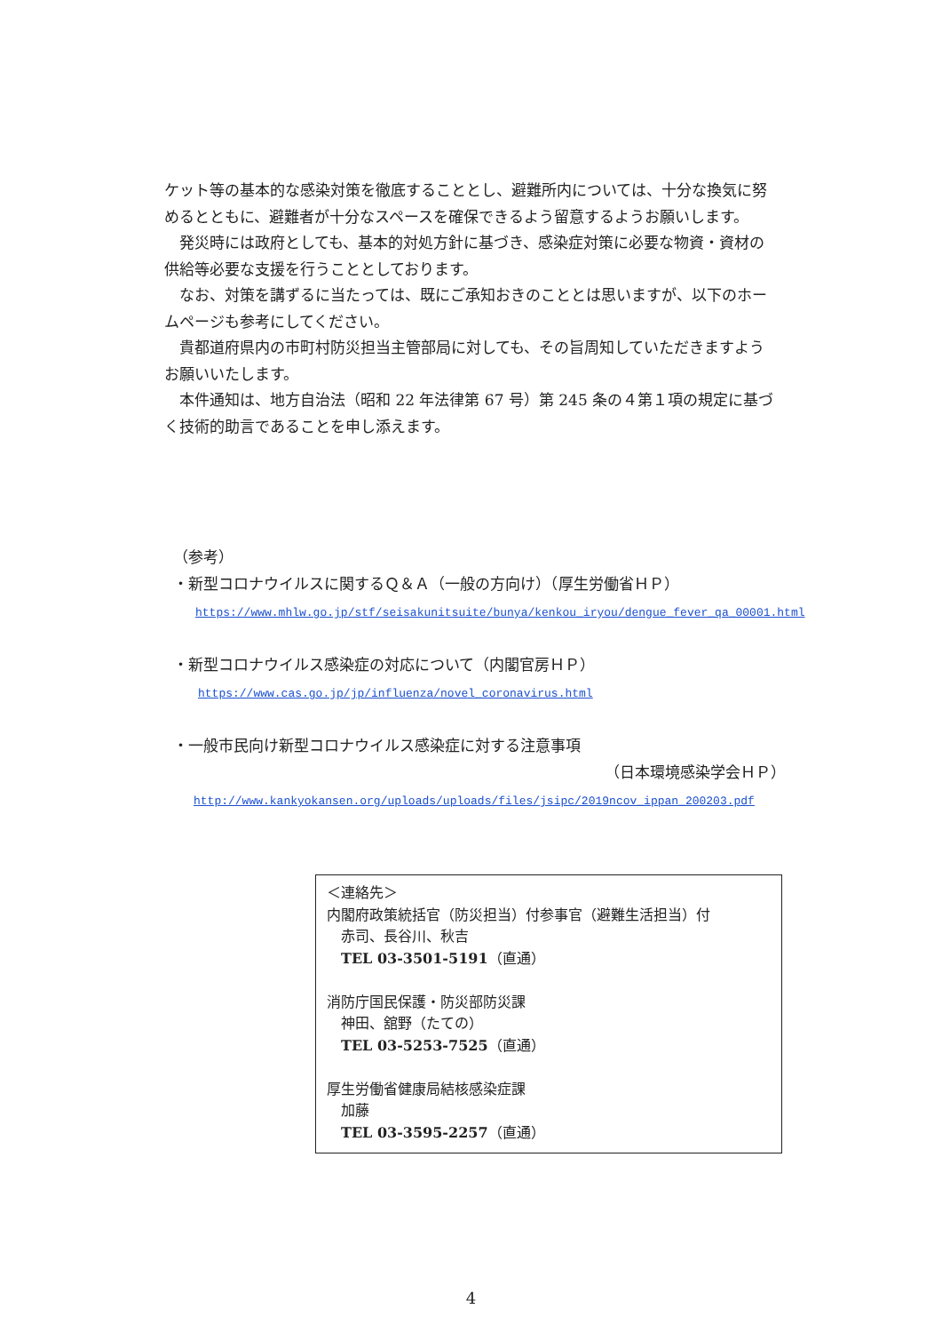ケット等の基本的な感染対策を徹底することとし、避難所内については、十分な換気に努めるとともに、避難者が十分なスペースを確保できるよう留意するようお願いします。
発災時には政府としても、基本的対処方針に基づき、感染症対策に必要な物資・資材の供給等必要な支援を行うこととしております。
なお、対策を講ずるに当たっては、既にご承知おきのこととは思いますが、以下のホームページも参考にしてください。
貴都道府県内の市町村防災担当主管部局に対しても、その旨周知していただきますようお願いいたします。
本件通知は、地方自治法（昭和 22 年法律第 67 号）第 245 条の４第１項の規定に基づく技術的助言であることを申し添えます。
（参考）
・新型コロナウイルスに関するＱ＆Ａ（一般の方向け）（厚生労働省ＨＰ）
https://www.mhlw.go.jp/stf/seisakunitsuite/bunya/kenkou_iryou/dengue_fever_qa_00001.html
・新型コロナウイルス感染症の対応について（内閣官房ＨＰ）
https://www.cas.go.jp/jp/influenza/novel_coronavirus.html
・一般市民向け新型コロナウイルス感染症に対する注意事項
（日本環境感染学会ＨＰ）
http://www.kankyokansen.org/uploads/uploads/files/jsipc/2019ncov_ippan_200203.pdf
＜連絡先＞
内閣府政策統括官（防災担当）付参事官（避難生活担当）付
赤司、長谷川、秋吉
TEL 03-3501-5191（直通）
消防庁国民保護・防災部防災課
神田、舘野（たての）
TEL 03-5253-7525（直通）
厚生労働省健康局結核感染症課
加藤
TEL 03-3595-2257（直通）
4